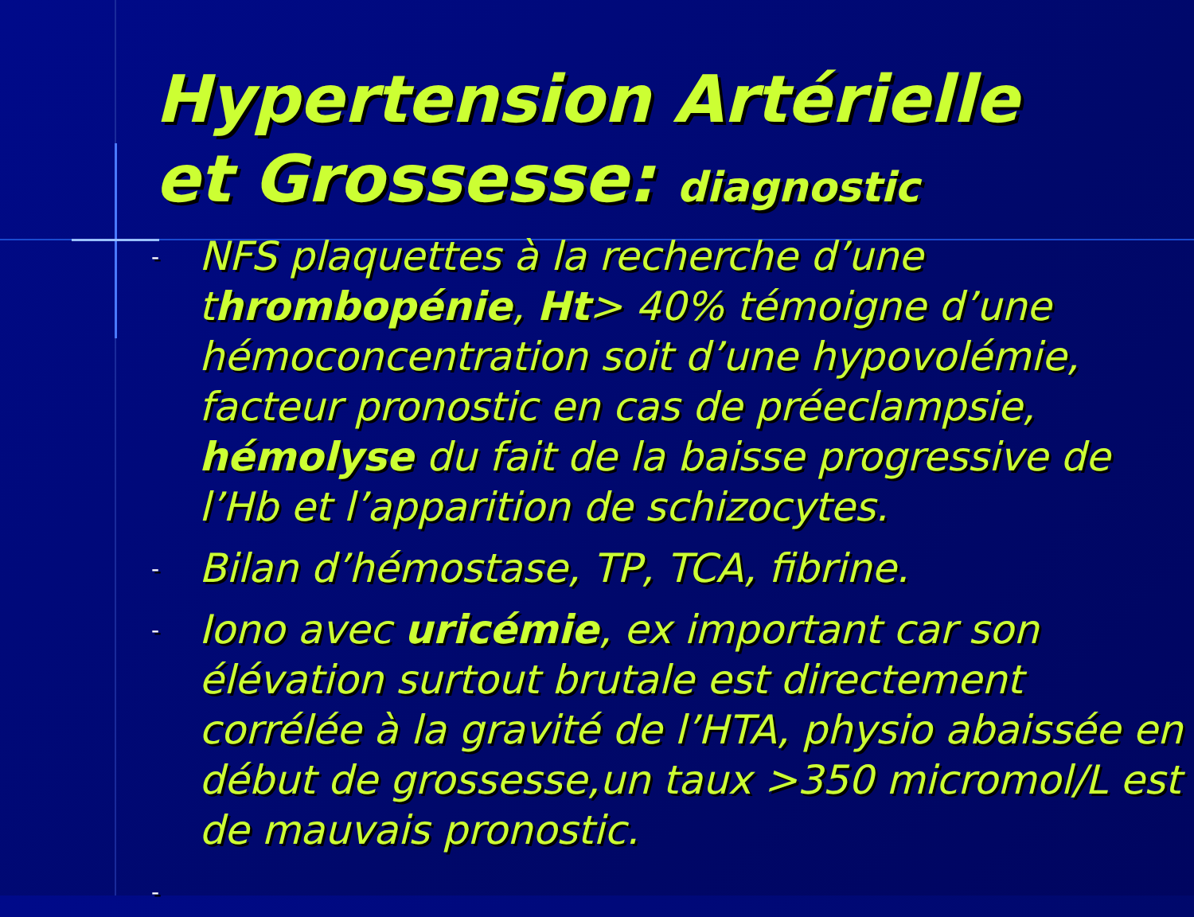Hypertension Artérielle
et Grossesse: diagnostic
-
NFS plaquettes à la recherche d’une thrombopénie, Ht> 40% témoigne d’une hémoconcentration soit d’une hypovolémie, facteur pronostic en cas de préeclampsie, hémolyse du fait de la baisse progressive de l’Hb et l’apparition de schizocytes.
-
Bilan d’hémostase, TP, TCA, fibrine.
-
Iono avec uricémie, ex important car son élévation surtout brutale est directement corrélée à la gravité de l’HTA, physio abaissée en début de grossesse,un taux >350 micromol/L est de mauvais pronostic.
-